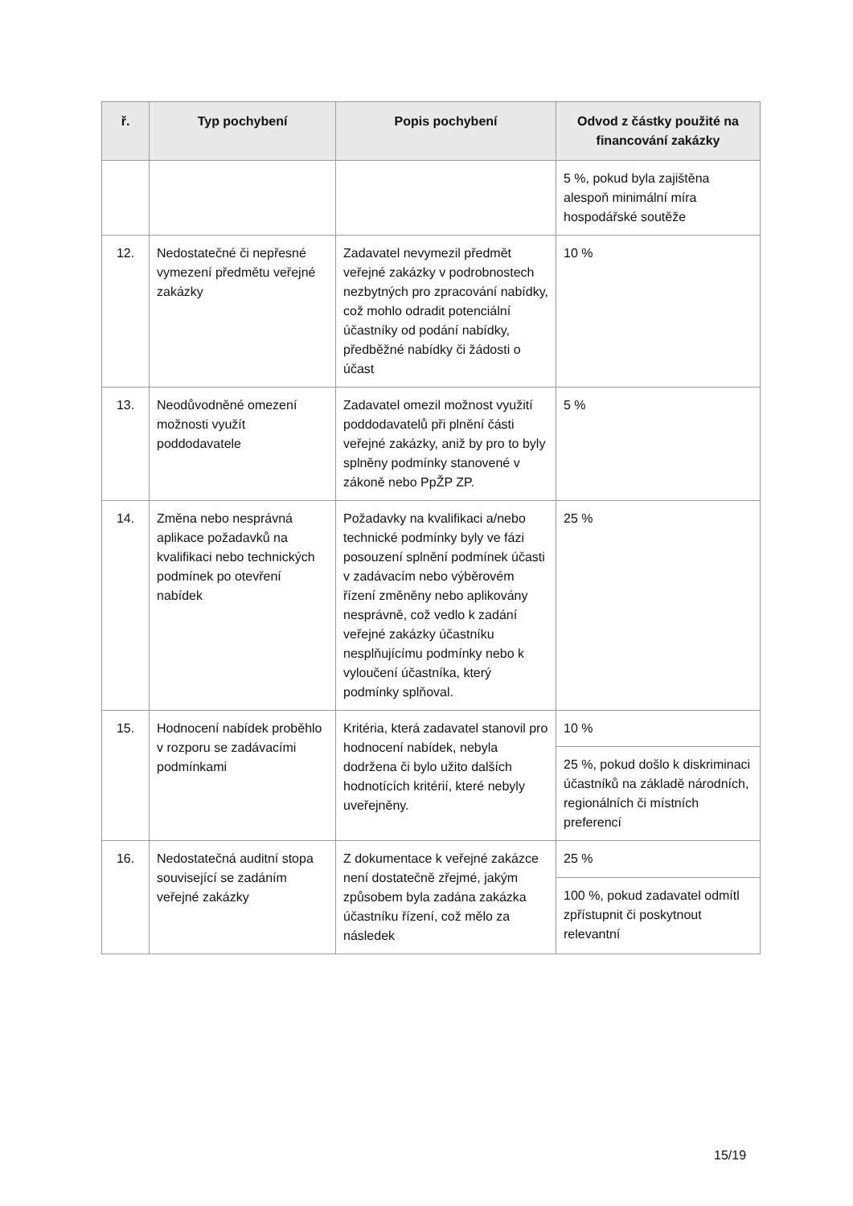| ř. | Typ pochybení | Popis pochybení | Odvod z částky použité na financování zakázky |
| --- | --- | --- | --- |
| | | | 5 %, pokud byla zajištěna alespoň minimální míra hospodářské soutěže |
| 12. | Nedostatečné či nepřesné vymezení předmětu veřejné zakázky | Zadavatel nevymezil předmět veřejné zakázky v podrobnostech nezbytných pro zpracování nabídky, což mohlo odradit potenciální účastníky od podání nabídky, předběžné nabídky či žádosti o účast | 10 % |
| 13. | Neodůvodněné omezení možnosti využít poddodavatele | Zadavatel omezil možnost využití poddodavatelů při plnění části veřejné zakázky, aniž by pro to byly splněny podmínky stanovené v zákoně nebo PpŽP ZP. | 5 % |
| 14. | Změna nebo nesprávná aplikace požadavků na kvalifikaci nebo technických podmínek po otevření nabídek | Požadavky na kvalifikaci a/nebo technické podmínky byly ve fázi posouzení splnění podmínek účasti v zadávacím nebo výběrovém řízení změněny nebo aplikovány nesprávně, což vedlo k zadání veřejné zakázky účastníku nesplňujícímu podmínky nebo k vyloučení účastníka, který podmínky splňoval. | 25 % |
| 15. | Hodnocení nabídek proběhlo v rozporu se zadávacími podmínkami | Kritéria, která zadavatel stanovil pro hodnocení nabídek, nebyla dodržena či bylo užito dalších hodnotících kritérií, které nebyly uveřejněny. | 10 % |
| | | | 25 %, pokud došlo k diskriminaci účastníků na základě národních, regionálních či místních preferencí |
| 16. | Nedostatečná auditní stopa související se zadáním veřejné zakázky | Z dokumentace k veřejné zakázce není dostatečně zřejmé, jakým způsobem byla zadána zakázka účastníku řízení, což mělo za následek | 25 % |
| | | | 100 %, pokud zadavatel odmítl zpřístupnit či poskytnout relevantní |
15/19